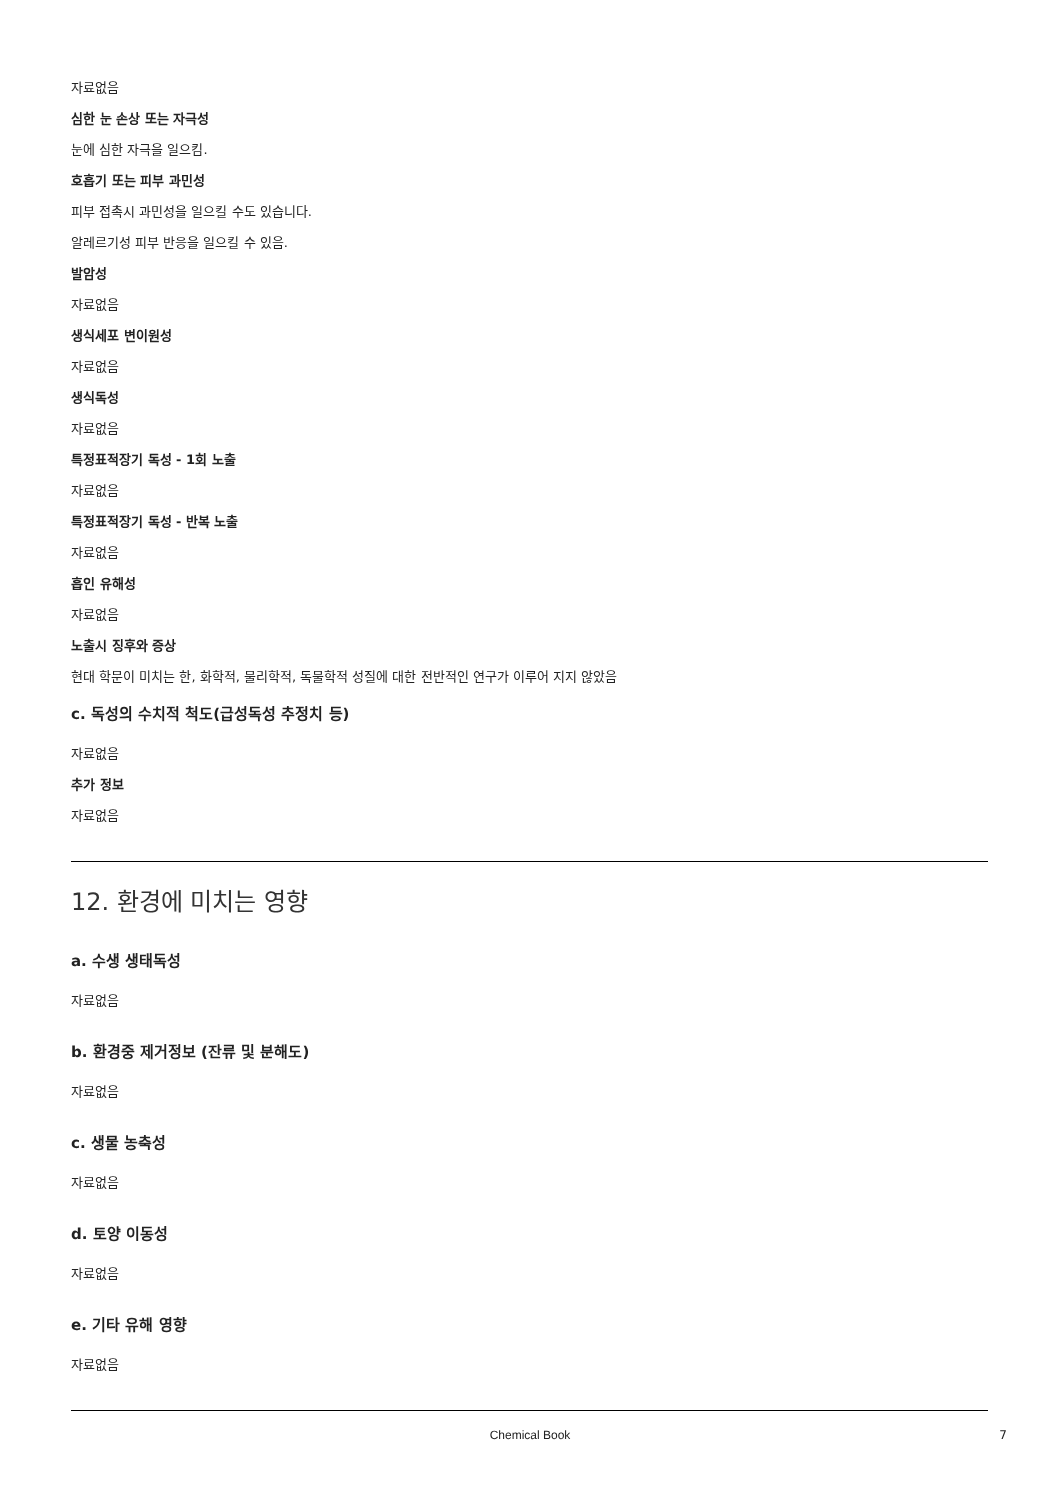자료없음
심한 눈 손상 또는 자극성
눈에 심한 자극을 일으킴.
호흡기 또는 피부 과민성
피부 접촉시 과민성을 일으킬 수도 있습니다.
알레르기성 피부 반응을 일으킬 수 있음.
발암성
자료없음
생식세포 변이원성
자료없음
생식독성
자료없음
특정표적장기 독성 - 1회 노출
자료없음
특정표적장기 독성 - 반복 노출
자료없음
흡인 유해성
자료없음
노출시 징후와 증상
현대 학문이 미치는 한, 화학적, 물리학적, 독물학적 성질에 대한 전반적인 연구가 이루어 지지 않았음
c. 독성의 수치적 척도(급성독성 추정치 등)
자료없음
추가 정보
자료없음
12. 환경에 미치는 영향
a. 수생 생태독성
자료없음
b. 환경중 제거정보 (잔류 및 분해도)
자료없음
c. 생물 농축성
자료없음
d. 토양 이동성
자료없음
e. 기타 유해 영향
자료없음
Chemical Book 7